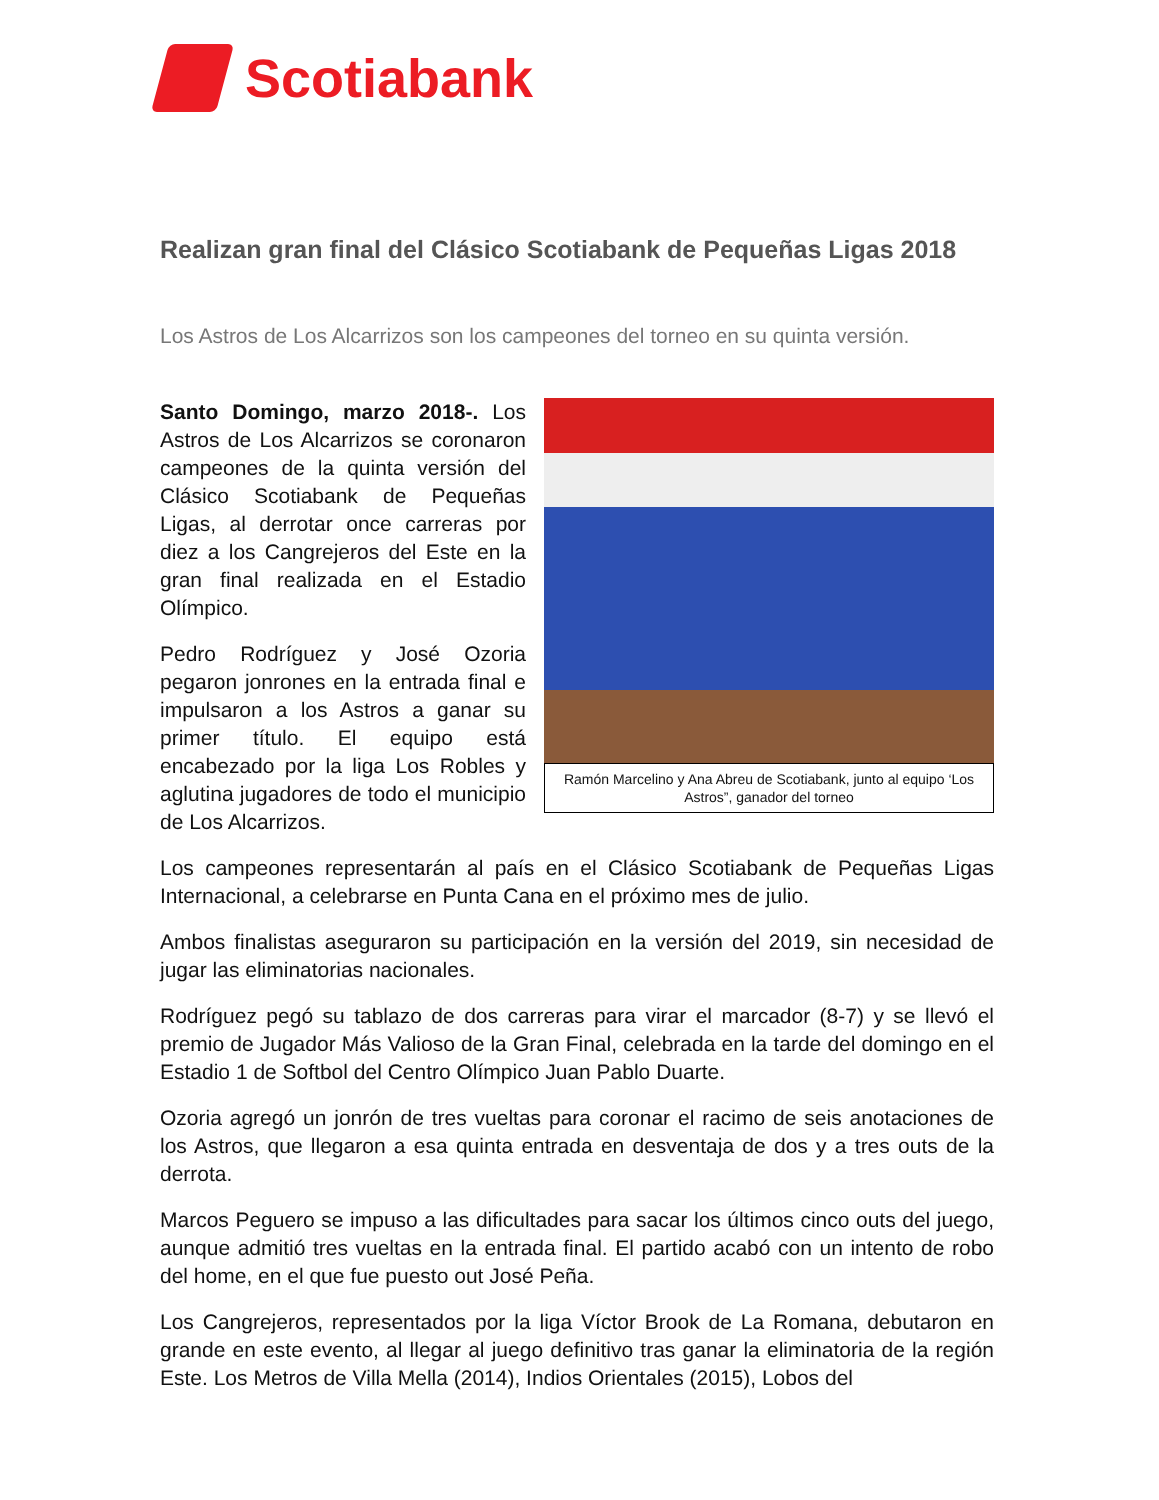Scotiabank
Realizan gran final del Clásico Scotiabank de Pequeñas Ligas 2018
Los Astros de Los Alcarrizos son los campeones del torneo en su quinta versión.
Santo Domingo, marzo 2018-. Los Astros de Los Alcarrizos se coronaron campeones de la quinta versión del Clásico Scotiabank de Pequeñas Ligas, al derrotar once carreras por diez a los Cangrejeros del Este en la gran final realizada en el Estadio Olímpico.
Pedro Rodríguez y José Ozoria pegaron jonrones en la entrada final e impulsaron a los Astros a ganar su primer título. El equipo está encabezado por la liga Los Robles y aglutina jugadores de todo el municipio de Los Alcarrizos.
Ramón Marcelino y Ana Abreu de Scotiabank, junto al equipo ‘Los Astros”, ganador del torneo
Los campeones representarán al país en el Clásico Scotiabank de Pequeñas Ligas Internacional, a celebrarse en Punta Cana en el próximo mes de julio.
Ambos finalistas aseguraron su participación en la versión del 2019, sin necesidad de jugar las eliminatorias nacionales.
Rodríguez pegó su tablazo de dos carreras para virar el marcador (8-7) y se llevó el premio de Jugador Más Valioso de la Gran Final, celebrada en la tarde del domingo en el Estadio 1 de Softbol del Centro Olímpico Juan Pablo Duarte.
Ozoria agregó un jonrón de tres vueltas para coronar el racimo de seis anotaciones de los Astros, que llegaron a esa quinta entrada en desventaja de dos y a tres outs de la derrota.
Marcos Peguero se impuso a las dificultades para sacar los últimos cinco outs del juego, aunque admitió tres vueltas en la entrada final. El partido acabó con un intento de robo del home, en el que fue puesto out José Peña.
Los Cangrejeros, representados por la liga Víctor Brook de La Romana, debutaron en grande en este evento, al llegar al juego definitivo tras ganar la eliminatoria de la región Este. Los Metros de Villa Mella (2014), Indios Orientales (2015), Lobos del